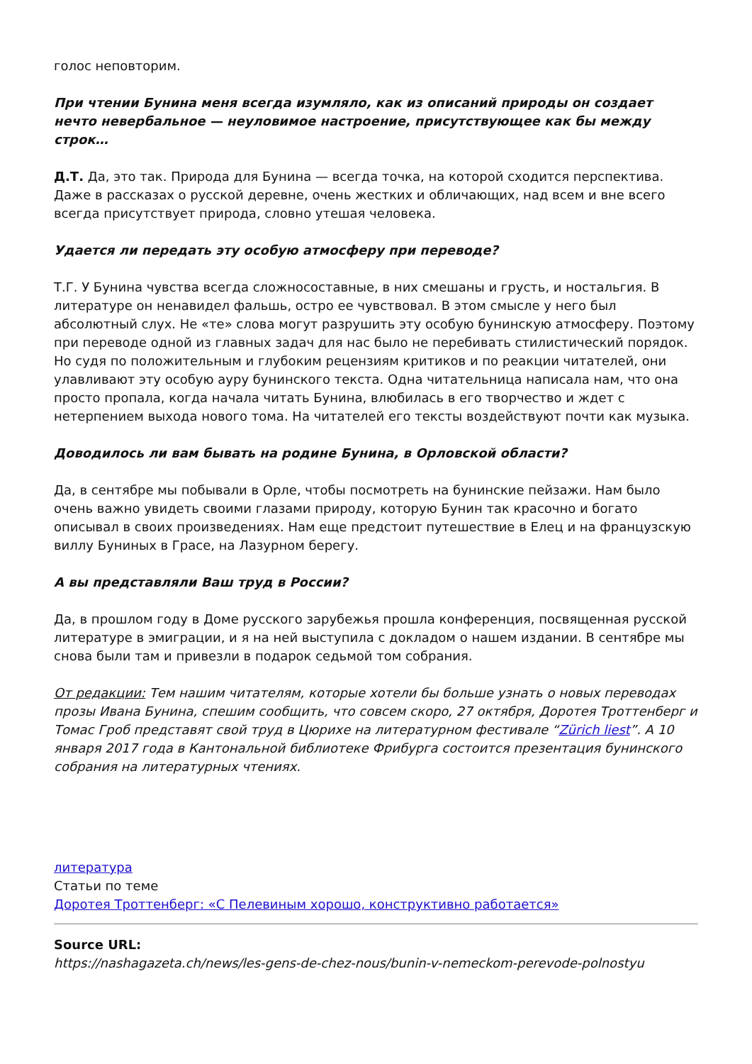голос неповторим.
При чтении Бунина меня всегда изумляло, как из описаний природы он создает нечто невербальное — неуловимое настроение, присутствующее как бы между строк…
Д.Т. Да, это так. Природа для Бунина — всегда точка, на которой сходится перспектива. Даже в рассказах о русской деревне, очень жестких и обличающих, над всем и вне всего всегда присутствует природа, словно утешая человека.
Удается ли передать эту особую атмосферу при переводе?
Т.Г. У Бунина чувства всегда сложносоставные, в них смешаны и грусть, и ностальгия. В литературе он ненавидел фальшь, остро ее чувствовал. В этом смысле у него был абсолютный слух. Не «те» слова могут разрушить эту особую бунинскую атмосферу. Поэтому при переводе одной из главных задач для нас было не перебивать стилистический порядок. Но судя по положительным и глубоким рецензиям критиков и по реакции читателей, они улавливают эту особую ауру бунинского текста. Одна читательница написала нам, что она просто пропала, когда начала читать Бунина, влюбилась в его творчество и ждет с нетерпением выхода нового тома. На читателей его тексты воздействуют почти как музыка.
Доводилось ли вам бывать на родине Бунина, в Орловской области?
Да, в сентябре мы побывали в Орле, чтобы посмотреть на бунинские пейзажи. Нам было очень важно увидеть своими глазами природу, которую Бунин так красочно и богато описывал в своих произведениях. Нам еще предстоит путешествие в Елец и на французскую виллу Буниных в Грасе, на Лазурном берегу.
А вы представляли Ваш труд в России?
Да, в прошлом году в Доме русского зарубежья прошла конференция, посвященная русской литературе в эмиграции, и я на ней выступила с докладом о нашем издании. В сентябре мы снова были там и привезли в подарок седьмой том собрания.
От редакции: Тем нашим читателям, которые хотели бы больше узнать о новых переводах прозы Ивана Бунина, спешим сообщить, что совсем скоро, 27 октября, Доротея Троттенберг и Томас Гроб представят свой труд в Цюрихе на литературном фестивале “Zürich liest”. А 10 января 2017 года в Кантональной библиотеке Фрибурга состоится презентация бунинского собрания на литературных чтениях.
литература
Статьи по теме
Доротея Троттенберг: «С Пелевиным хорошо, конструктивно работается»
Source URL:
https://nashagazeta.ch/news/les-gens-de-chez-nous/bunin-v-nemeckom-perevode-polnostyu